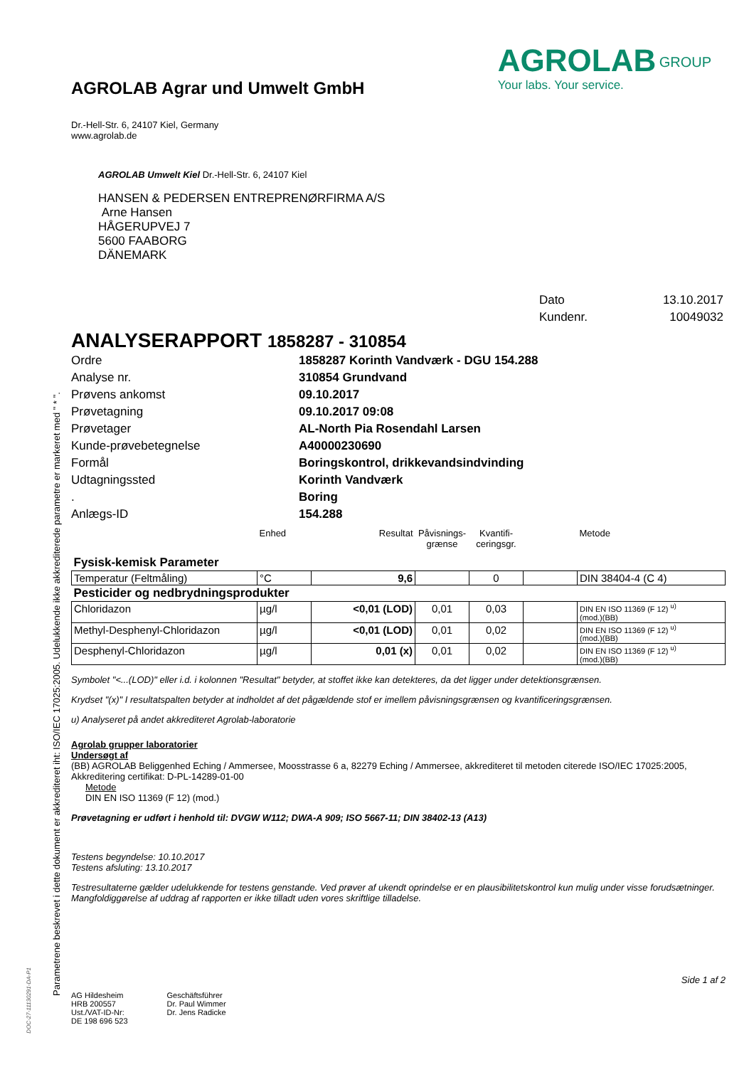Parametrene beskrevet i dette dokument er akkrediteret iht: ISO/IEC 17025:2005. Udelukkende ikke akkrediterede parametre er markeret med " * ".
DOC-27-11130291-DA-P1
AGROLAB Agrar und Umwelt GmbH
Dr.-Hell-Str. 6, 24107 Kiel, Germany
www.agrolab.de
AGROLAB <sup>GROUP</sup>
Your labs. Your service.
AGROLAB Umwelt Kiel Dr.-Hell-Str. 6, 24107 Kiel
HANSEN & PEDERSEN ENTREPRENØRFIRMA A/S
Arne Hansen
HÅGERUPVEJ 7
5600 FAABORG
DÄNEMARK
| Dato | 13.10.2017 |
| Kundenr. | 10049032 |
ANALYSERAPPORT 1858287 - 310854
| Ordre | 1858287 Korinth Vandværk - DGU 154.288 |
| Analyse nr. | 310854 Grundvand |
| Prøvens ankomst | 09.10.2017 |
| Prøvetagning | 09.10.2017 09:08 |
| Prøvetager | AL-North Pia Rosendahl Larsen |
| Kunde-prøvebetegnelse | A40000230690 |
| Formål | Boringskontrol, drikkevandsindvinding |
| Udtagningssted | Korinth Vandværk |
| . | Boring |
| Anlægs-ID | 154.288 |
| | Enhed | Resultat | Påvisnings- grænse | Kvantifi- ceringsgr. | | Metode |
| Fysisk-kemisk Parameter | | | | | | |
| Temperatur (Feltmåling) | °C | 9,6 | | 0 | | DIN 38404-4 (C 4) |
| Pesticider og nedbrydningsprodukter | | | | | | |
| Chloridazon | µg/l | <0,01 (LOD) | 0,01 | 0,03 | | DIN EN ISO 11369 (F 12) <sup>u)</sup> (mod.)(BB) |
| Methyl-Desphenyl-Chloridazon | µg/l | <0,01 (LOD) | 0,01 | 0,02 | | DIN EN ISO 11369 (F 12) <sup>u)</sup> (mod.)(BB) |
| Desphenyl-Chloridazon | µg/l | 0,01 (x) | 0,01 | 0,02 | | DIN EN ISO 11369 (F 12) <sup>u)</sup> (mod.)(BB) |
Symbolet "<...(LOD)" eller i.d. i kolonnen "Resultat" betyder, at stoffet ikke kan detekteres, da det ligger under detektionsgrænsen.
Krydset "(x)" I resultatspalten betyder at indholdet af det pågældende stof er imellem påvisningsgrænsen og kvantificeringsgrænsen.
u) Analyseret på andet akkrediteret Agrolab-laboratorie
Agrolab grupper laboratorier
Undersøgt af
(BB) AGROLAB Beliggenhed Eching / Ammersee, Moosstrasse 6 a, 82279 Eching / Ammersee, akkrediteret til metoden citerede ISO/IEC 17025:2005, Akkreditering certifikat: D-PL-14289-01-00
Metode
DIN EN ISO 11369 (F 12) (mod.)
Prøvetagning er udført i henhold til: DVGW W112; DWA-A 909; ISO 5667-11; DIN 38402-13 (A13)
Testens begyndelse: 10.10.2017
Testens afsluting: 13.10.2017
Testresultaterne gælder udelukkende for testens genstande. Ved prøver af ukendt oprindelse er en plausibilitetskontrol kun mulig under visse forudsætninger. Mangfoldiggørelse af uddrag af rapporten er ikke tilladt uden vores skriftlige tilladelse.
Side 1 af 2
AG Hildesheim
HRB 200557
Ust./VAT-ID-Nr:
DE 198 696 523
Geschäftsführer
Dr. Paul Wimmer
Dr. Jens Radicke